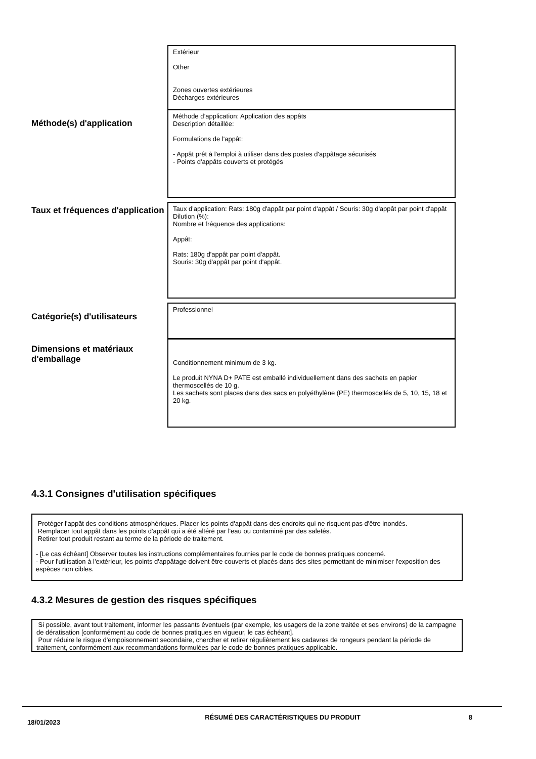Extérieur
Other
Zones ouvertes extérieures
Décharges extérieures
Méthode(s) d'application
Méthode d’application: Application des appâts
Description détaillée:
Formulations de l'appât:
- Appât prêt à l'emploi à utiliser dans des postes d'appâtage sécurisés
- Points d'appâts couverts et protégés
Taux et fréquences d'application
Taux d'application: Rats: 180g d'appât par point d'appât / Souris: 30g d'appât par point d'appât
Dilution (%):
Nombre et fréquence des applications:
Appât:
Rats: 180g d'appât par point d'appât.
Souris: 30g d'appât par point d'appât.
Catégorie(s) d'utilisateurs Professionnel
Dimensions et matériaux d'emballage
Conditionnement minimum de 3 kg.
Le produit NYNA D+ PATE est emballé individuellement dans des sachets en papier thermoscellés de 10 g.
Les sachets sont places dans des sacs en polyéthylène (PE) thermoscellés de 5, 10, 15, 18 et 20 kg.
4.3.1 Consignes d'utilisation spécifiques
Protéger l'appât des conditions atmosphériques. Placer les points d'appât dans des endroits qui ne risquent pas d'être inondés.
Remplacer tout appât dans les points d'appât qui a été altéré par l'eau ou contaminé par des saletés.
Retirer tout produit restant au terme de la période de traitement.
- [Le cas échéant] Observer toutes les instructions complémentaires fournies par le code de bonnes pratiques concerné.
- Pour l'utilisation à l'extérieur, les points d'appâtage doivent être couverts et placés dans des sites permettant de minimiser l'exposition des espèces non cibles.
4.3.2 Mesures de gestion des risques spécifiques
Si possible, avant tout traitement, informer les passants éventuels (par exemple, les usagers de la zone traitée et ses environs) de la campagne de dératisation [conformément au code de bonnes pratiques en vigueur, le cas échéant].
Pour réduire le risque d'empoisonnement secondaire, chercher et retirer régulièrement les cadavres de rongeurs pendant la période de traitement, conformément aux recommandations formulées par le code de bonnes pratiques applicable.
18/01/2023
RÉSUMÉ DES CARACTÉRISTIQUES DU PRODUIT 8